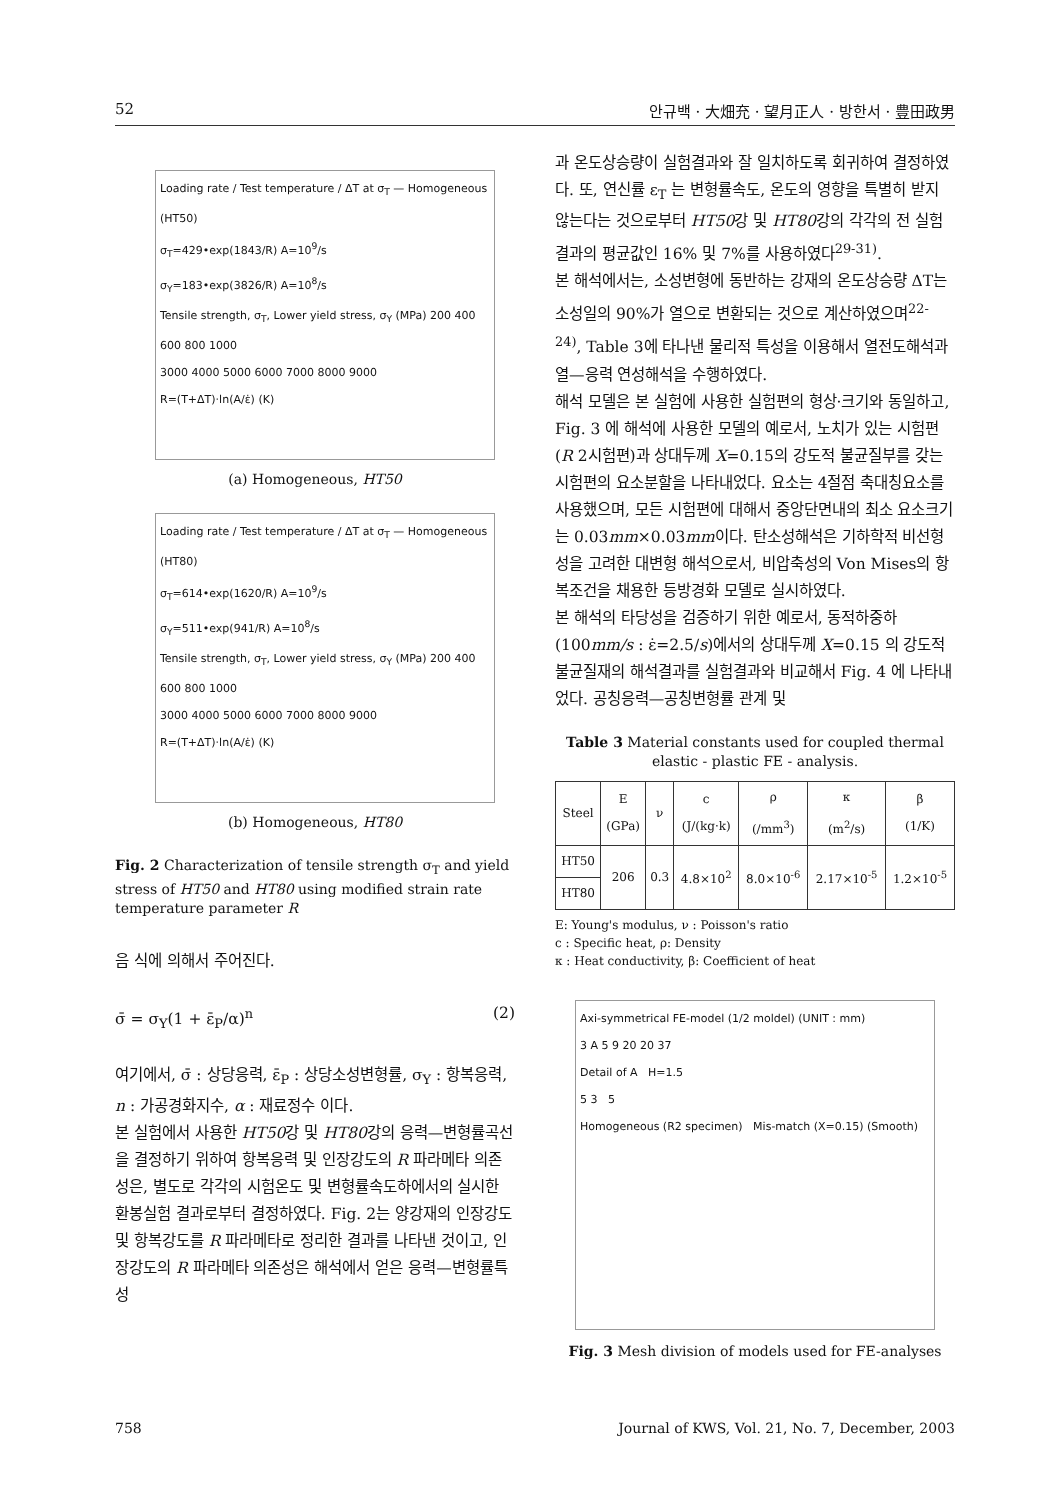52 안규백 · 大畑充 · 望月正人 · 방한서 · 豊田政男
Loading rate / Test temperature / ΔT at σ<sub>T</sub> — Homogeneous (HT50)
σ<sub>T</sub>=429•exp(1843/R) A=10<sup>9</sup>/s
σ<sub>Y</sub>=183•exp(3826/R) A=10<sup>8</sup>/s
Tensile strength, σ<sub>T</sub>, Lower yield stress, σ<sub>Y</sub> (MPa) 200 400 600 800 1000
3000 4000 5000 6000 7000 8000 9000
R=(T+ΔT)·ln(A/ε̇) (K)
(a) Homogeneous, HT50
Loading rate / Test temperature / ΔT at σ<sub>T</sub> — Homogeneous (HT80)
σ<sub>T</sub>=614•exp(1620/R) A=10<sup>9</sup>/s
σ<sub>Y</sub>=511•exp(941/R) A=10<sup>8</sup>/s
Tensile strength, σ<sub>T</sub>, Lower yield stress, σ<sub>Y</sub> (MPa) 200 400 600 800 1000
3000 4000 5000 6000 7000 8000 9000
R=(T+ΔT)·ln(A/ε̇) (K)
(b) Homogeneous, HT80
Fig. 2 Characterization of tensile strength σ<sub>T</sub> and yield stress of HT50 and HT80 using modified strain rate temperature parameter R
음 식에 의해서 주어진다.
σ̄ = σ<sub>Y</sub>(1 + ε̄<sub>P</sub>/α)<sup>n</sup> (2)
여기에서, σ̄ : 상당응력, ε̄<sub>P</sub> : 상당소성변형률, σ<sub>Y</sub> : 항복응력, n : 가공경화지수, α : 재료정수 이다.
본 실험에서 사용한 HT50강 및 HT80강의 응력—변형률곡선을 결정하기 위하여 항복응력 및 인장강도의 R 파라메타 의존성은, 별도로 각각의 시험온도 및 변형률속도하에서의 실시한 환봉실험 결과로부터 결정하였다. Fig. 2는 양강재의 인장강도 및 항복강도를 R 파라메타로 정리한 결과를 나타낸 것이고, 인장강도의 R 파라메타 의존성은 해석에서 얻은 응력—변형률특성
과 온도상승량이 실험결과와 잘 일치하도록 회귀하여 결정하였다. 또, 연신률 ε<sub>T</sub> 는 변형률속도, 온도의 영향을 특별히 받지 않는다는 것으로부터 HT50강 및 HT80강의 각각의 전 실험결과의 평균값인 16% 및 7%를 사용하였다<sup>29-31)</sup>.
본 해석에서는, 소성변형에 동반하는 강재의 온도상승량 ΔT는 소성일의 90%가 열으로 변환되는 것으로 계산하였으며<sup>22-24)</sup>, Table 3에 타나낸 물리적 특성을 이용해서 열전도해석과 열—응력 연성해석을 수행하였다.
해석 모델은 본 실험에 사용한 실험편의 형상·크기와 동일하고, Fig. 3 에 해석에 사용한 모델의 예로서, 노치가 있는 시험편 (R 2시험편)과 상대두께 X=0.15의 강도적 불균질부를 갖는 시험편의 요소분할을 나타내었다. 요소는 4절점 축대칭요소를 사용했으며, 모든 시험편에 대해서 중앙단면내의 최소 요소크기는 0.03mm×0.03mm이다. 탄소성해석은 기하학적 비선형성을 고려한 대변형 해석으로서, 비압축성의 Von Mises의 항복조건을 채용한 등방경화 모델로 실시하였다.
본 해석의 타당성을 검증하기 위한 예로서, 동적하중하(100mm/s : ε̇=2.5/s)에서의 상대두께 X=0.15 의 강도적 불균질재의 해석결과를 실험결과와 비교해서 Fig. 4 에 나타내었다. 공칭응력—공칭변형률 관계 및
Table 3 Material constants used for coupled thermal elastic - plastic FE - analysis.
| Steel | E (GPa) | ν | c (J/(kg·k) | ρ (/mm<sup>3</sup>) | κ (m<sup>2</sup>/s) | β (1/K) |
| --- | --- | --- | --- | --- | --- | --- |
| HT50 | 206 | 0.3 | 4.8×10<sup>2</sup> | 8.0×10<sup>-6</sup> | 2.17×10<sup>-5</sup> | 1.2×10<sup>-5</sup> |
| HT80 | | | | | | |
E: Young's modulus, ν : Poisson's ratio
c : Specific heat, ρ: Density
κ : Heat conductivity, β: Coefficient of heat
Axi-symmetrical FE-model (1/2 moldel) (UNIT : mm)
3 A 5 9 20 20 37
Detail of A H=1.5
5 3 5
Homogeneous (R2 specimen) Mis-match (X=0.15) (Smooth)
Fig. 3 Mesh division of models used for FE-analyses
758 Journal of KWS, Vol. 21, No. 7, December, 2003